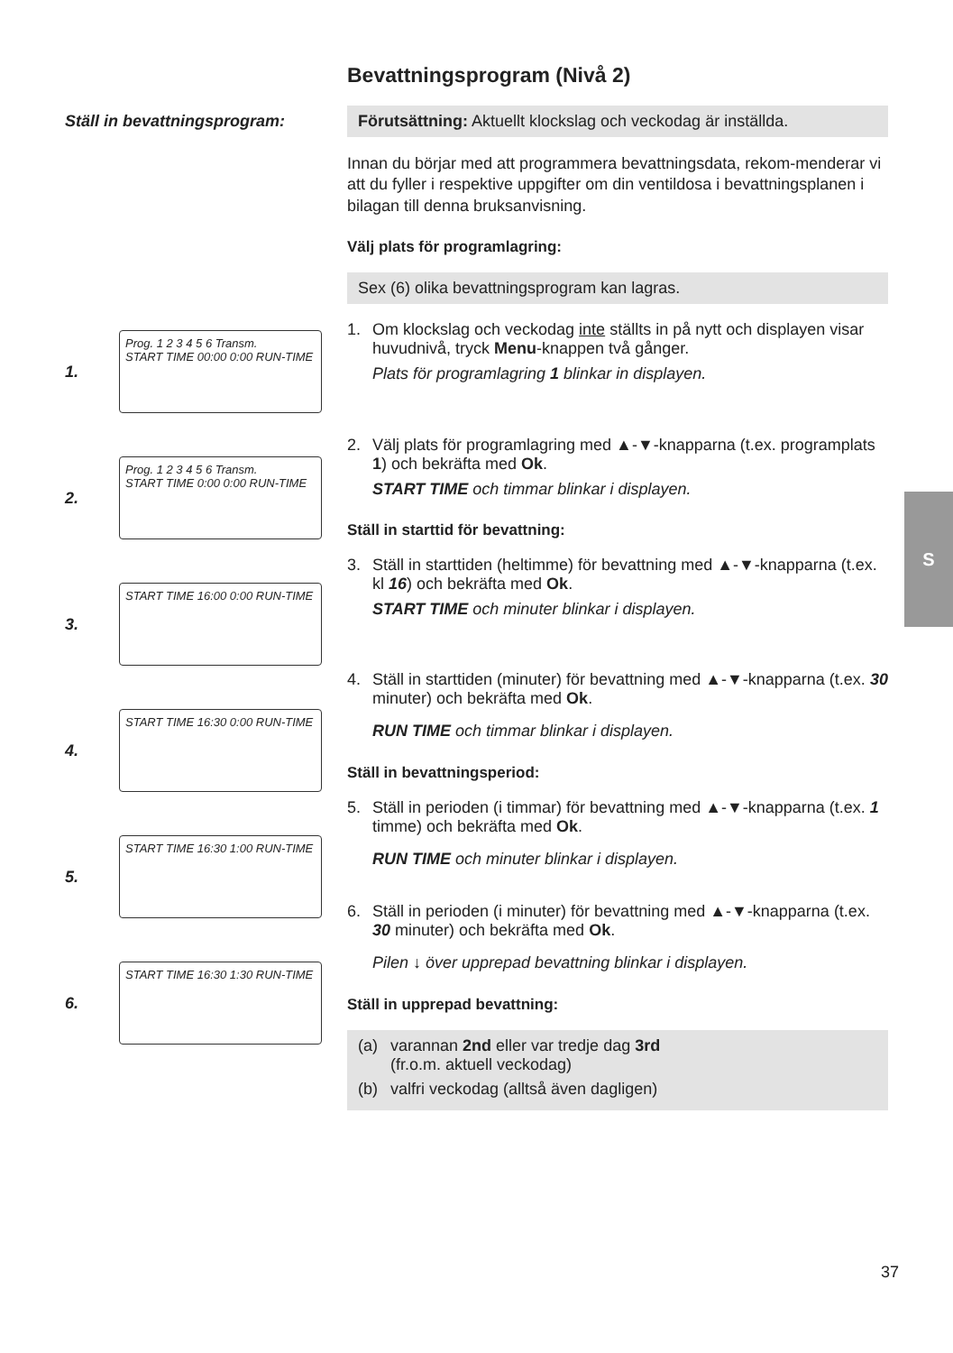Ställ in bevattningsprogram:
1.
Prog. 1 2 3 4 5 6 Transm.
START TIME 00:00 0:00 RUN-TIME
2.
Prog. 1 2 3 4 5 6 Transm.
START TIME 0:00 0:00 RUN-TIME
3.
START TIME 16:00 0:00 RUN-TIME
4.
START TIME 16:30 0:00 RUN-TIME
5.
START TIME 16:30 1:00 RUN-TIME
6.
START TIME 16:30 1:30 RUN-TIME
Bevattningsprogram (Nivå 2)
Förutsättning: Aktuellt klockslag och veckodag är inställda.
Innan du börjar med att programmera bevattningsdata, rekom-menderar vi att du fyller i respektive uppgifter om din ventildosa i bevattningsplanen i bilagan till denna bruksanvisning.
Välj plats för programlagring:
Sex (6) olika bevattningsprogram kan lagras.
1. Om klockslag och veckodag inte ställts in på nytt och displayen visar huvudnivå, tryck Menu-knappen två gånger.
Plats för programlagring 1 blinkar in displayen.
2. Välj plats för programlagring med ▲-▼-knapparna (t.ex. programplats 1) och bekräfta med Ok.
START TIME och timmar blinkar i displayen.
Ställ in starttid för bevattning:
3. Ställ in starttiden (heltimme) för bevattning med ▲-▼-knapparna (t.ex. kl 16) och bekräfta med Ok.
START TIME och minuter blinkar i displayen.
4. Ställ in starttiden (minuter) för bevattning med ▲-▼-knapparna (t.ex. 30 minuter) och bekräfta med Ok.
RUN TIME och timmar blinkar i displayen.
Ställ in bevattningsperiod:
5. Ställ in perioden (i timmar) för bevattning med ▲-▼-knapparna (t.ex. 1 timme) och bekräfta med Ok.
RUN TIME och minuter blinkar i displayen.
6. Ställ in perioden (i minuter) för bevattning med ▲-▼-knapparna (t.ex. 30 minuter) och bekräfta med Ok.
Pilen ↓ över upprepad bevattning blinkar i displayen.
Ställ in upprepad bevattning:
(a) varannan 2nd eller var tredje dag 3rd
(fr.o.m. aktuell veckodag)
(b) valfri veckodag (alltså även dagligen)
S
37